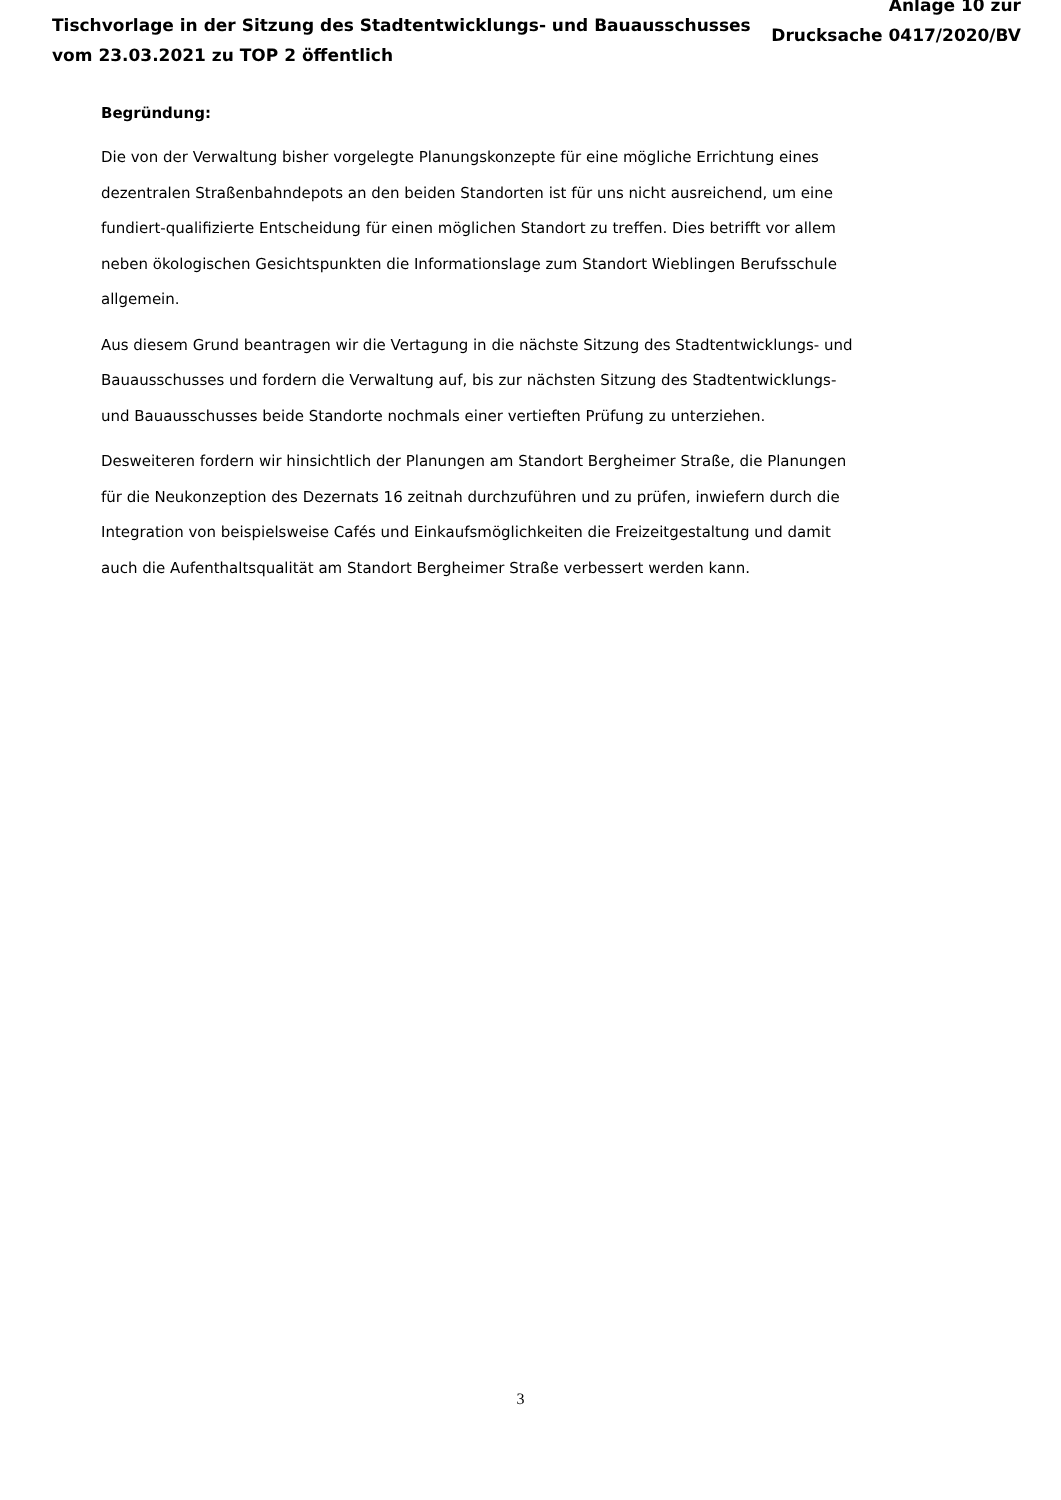Tischvorlage in der Sitzung des Stadtentwicklungs- und Bauausschusses
vom 23.03.2021 zu TOP 2 öffentlich
Anlage 10 zur
Drucksache 0417/2020/BV
Begründung:
Die von der Verwaltung bisher vorgelegte Planungskonzepte für eine mögliche Errichtung eines dezentralen Straßenbahndepots an den beiden Standorten ist für uns nicht ausreichend, um eine fundiert-qualifizierte Entscheidung für einen möglichen Standort zu treffen. Dies betrifft vor allem neben ökologischen Gesichtspunkten die Informationslage zum Standort Wieblingen Berufsschule allgemein.
Aus diesem Grund beantragen wir die Vertagung in die nächste Sitzung des Stadtentwicklungs- und Bauausschusses und fordern die Verwaltung auf, bis zur nächsten Sitzung des Stadtentwicklungs- und Bauausschusses beide Standorte nochmals einer vertieften Prüfung zu unterziehen.
Desweiteren fordern wir hinsichtlich der Planungen am Standort Bergheimer Straße, die Planungen für die Neukonzeption des Dezernats 16 zeitnah durchzuführen und zu prüfen, inwiefern durch die Integration von beispielsweise Cafés und Einkaufsmöglichkeiten die Freizeitgestaltung und damit auch die Aufenthaltsqualität am Standort Bergheimer Straße verbessert werden kann.
3